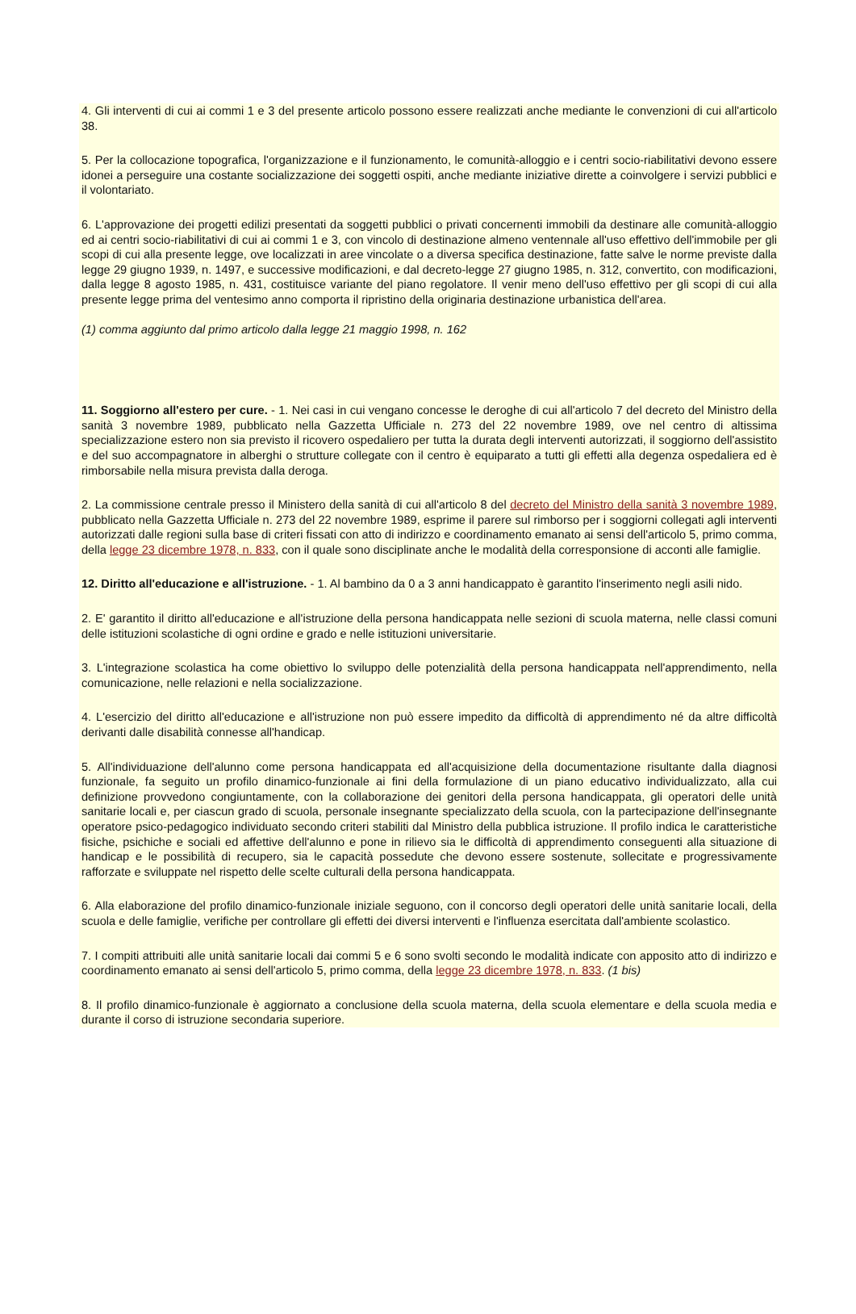4. Gli interventi di cui ai commi 1 e 3 del presente articolo possono essere realizzati anche mediante le convenzioni di cui all'articolo 38.
5. Per la collocazione topografica, l'organizzazione e il funzionamento, le comunità-alloggio e i centri socio-riabilitativi devono essere idonei a perseguire una costante socializzazione dei soggetti ospiti, anche mediante iniziative dirette a coinvolgere i servizi pubblici e il volontariato.
6. L'approvazione dei progetti edilizi presentati da soggetti pubblici o privati concernenti immobili da destinare alle comunità-alloggio ed ai centri socio-riabilitativi di cui ai commi 1 e 3, con vincolo di destinazione almeno ventennale all'uso effettivo dell'immobile per gli scopi di cui alla presente legge, ove localizzati in aree vincolate o a diversa specifica destinazione, fatte salve le norme previste dalla legge 29 giugno 1939, n. 1497, e successive modificazioni, e dal decreto-legge 27 giugno 1985, n. 312, convertito, con modificazioni, dalla legge 8 agosto 1985, n. 431, costituisce variante del piano regolatore. Il venir meno dell'uso effettivo per gli scopi di cui alla presente legge prima del ventesimo anno comporta il ripristino della originaria destinazione urbanistica dell'area.
(1) comma aggiunto dal primo articolo dalla legge 21 maggio 1998, n. 162
11. Soggiorno all'estero per cure. - 1. Nei casi in cui vengano concesse le deroghe di cui all'articolo 7 del decreto del Ministro della sanità 3 novembre 1989, pubblicato nella Gazzetta Ufficiale n. 273 del 22 novembre 1989, ove nel centro di altissima specializzazione estero non sia previsto il ricovero ospedaliero per tutta la durata degli interventi autorizzati, il soggiorno dell'assistito e del suo accompagnatore in alberghi o strutture collegate con il centro è equiparato a tutti gli effetti alla degenza ospedaliera ed è rimborsabile nella misura prevista dalla deroga.
2. La commissione centrale presso il Ministero della sanità di cui all'articolo 8 del decreto del Ministro della sanità 3 novembre 1989, pubblicato nella Gazzetta Ufficiale n. 273 del 22 novembre 1989, esprime il parere sul rimborso per i soggiorni collegati agli interventi autorizzati dalle regioni sulla base di criteri fissati con atto di indirizzo e coordinamento emanato ai sensi dell'articolo 5, primo comma, della legge 23 dicembre 1978, n. 833, con il quale sono disciplinate anche le modalità della corresponsione di acconti alle famiglie.
12. Diritto all'educazione e all'istruzione. - 1. Al bambino da 0 a 3 anni handicappato è garantito l'inserimento negli asili nido.
2. E' garantito il diritto all'educazione e all'istruzione della persona handicappata nelle sezioni di scuola materna, nelle classi comuni delle istituzioni scolastiche di ogni ordine e grado e nelle istituzioni universitarie.
3. L'integrazione scolastica ha come obiettivo lo sviluppo delle potenzialità della persona handicappata nell'apprendimento, nella comunicazione, nelle relazioni e nella socializzazione.
4. L'esercizio del diritto all'educazione e all'istruzione non può essere impedito da difficoltà di apprendimento né da altre difficoltà derivanti dalle disabilità connesse all'handicap.
5. All'individuazione dell'alunno come persona handicappata ed all'acquisizione della documentazione risultante dalla diagnosi funzionale, fa seguito un profilo dinamico-funzionale ai fini della formulazione di un piano educativo individualizzato, alla cui definizione provvedono congiuntamente, con la collaborazione dei genitori della persona handicappata, gli operatori delle unità sanitarie locali e, per ciascun grado di scuola, personale insegnante specializzato della scuola, con la partecipazione dell'insegnante operatore psico-pedagogico individuato secondo criteri stabiliti dal Ministro della pubblica istruzione. Il profilo indica le caratteristiche fisiche, psichiche e sociali ed affettive dell'alunno e pone in rilievo sia le difficoltà di apprendimento conseguenti alla situazione di handicap e le possibilità di recupero, sia le capacità possedute che devono essere sostenute, sollecitate e progressivamente rafforzate e sviluppate nel rispetto delle scelte culturali della persona handicappata.
6. Alla elaborazione del profilo dinamico-funzionale iniziale seguono, con il concorso degli operatori delle unità sanitarie locali, della scuola e delle famiglie, verifiche per controllare gli effetti dei diversi interventi e l'influenza esercitata dall'ambiente scolastico.
7. I compiti attribuiti alle unità sanitarie locali dai commi 5 e 6 sono svolti secondo le modalità indicate con apposito atto di indirizzo e coordinamento emanato ai sensi dell'articolo 5, primo comma, della legge 23 dicembre 1978, n. 833. (1 bis)
8. Il profilo dinamico-funzionale è aggiornato a conclusione della scuola materna, della scuola elementare e della scuola media e durante il corso di istruzione secondaria superiore.